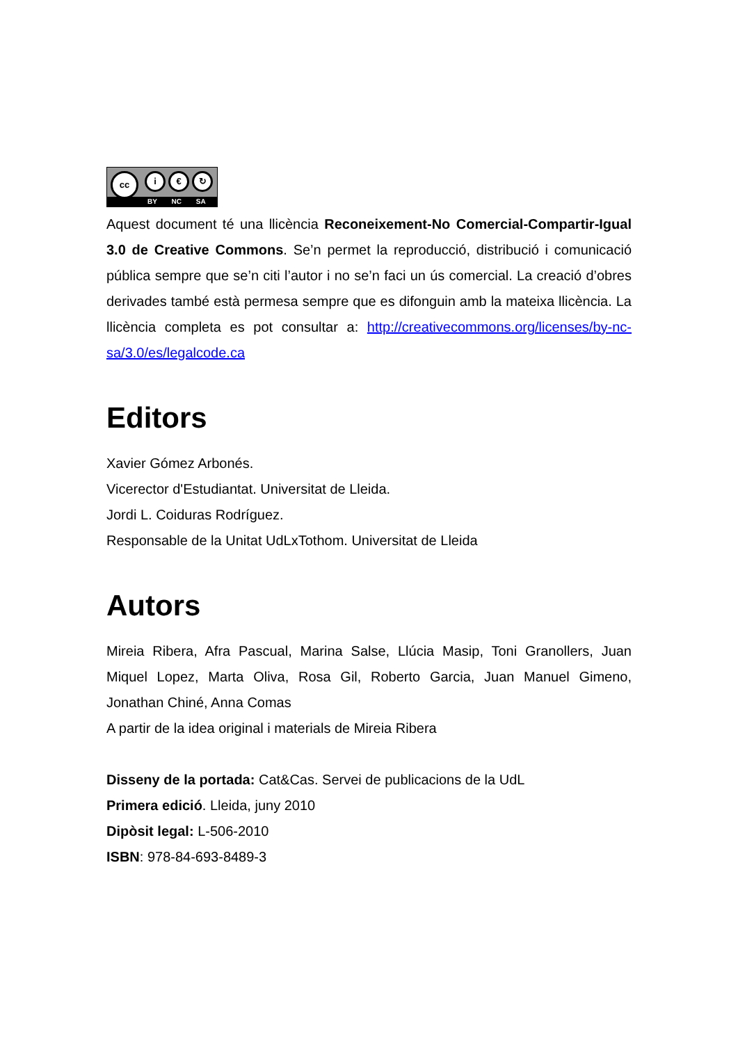cc i € ↻
BY NC SA
Aquest document té una llicència Reconeixement-No Comercial-Compartir-Igual 3.0 de Creative Commons. Se’n permet la reproducció, distribució i comunicació pública sempre que se’n citi l’autor i no se’n faci un ús comercial. La creació d’obres derivades també està permesa sempre que es difonguin amb la mateixa llicència. La llicència completa es pot consultar a: http://creativecommons.org/licenses/by-nc-sa/3.0/es/legalcode.ca
Editors
Xavier Gómez Arbonés.
Vicerector d'Estudiantat. Universitat de Lleida.
Jordi L. Coiduras Rodríguez.
Responsable de la Unitat UdLxTothom. Universitat de Lleida
Autors
Mireia Ribera, Afra Pascual, Marina Salse, Llúcia Masip, Toni Granollers, Juan Miquel Lopez, Marta Oliva, Rosa Gil, Roberto Garcia, Juan Manuel Gimeno, Jonathan Chiné, Anna Comas
A partir de la idea original i materials de Mireia Ribera
Disseny de la portada: Cat&Cas. Servei de publicacions de la UdL
Primera edició. Lleida, juny 2010
Dipòsit legal: L-506-2010
ISBN: 978-84-693-8489-3